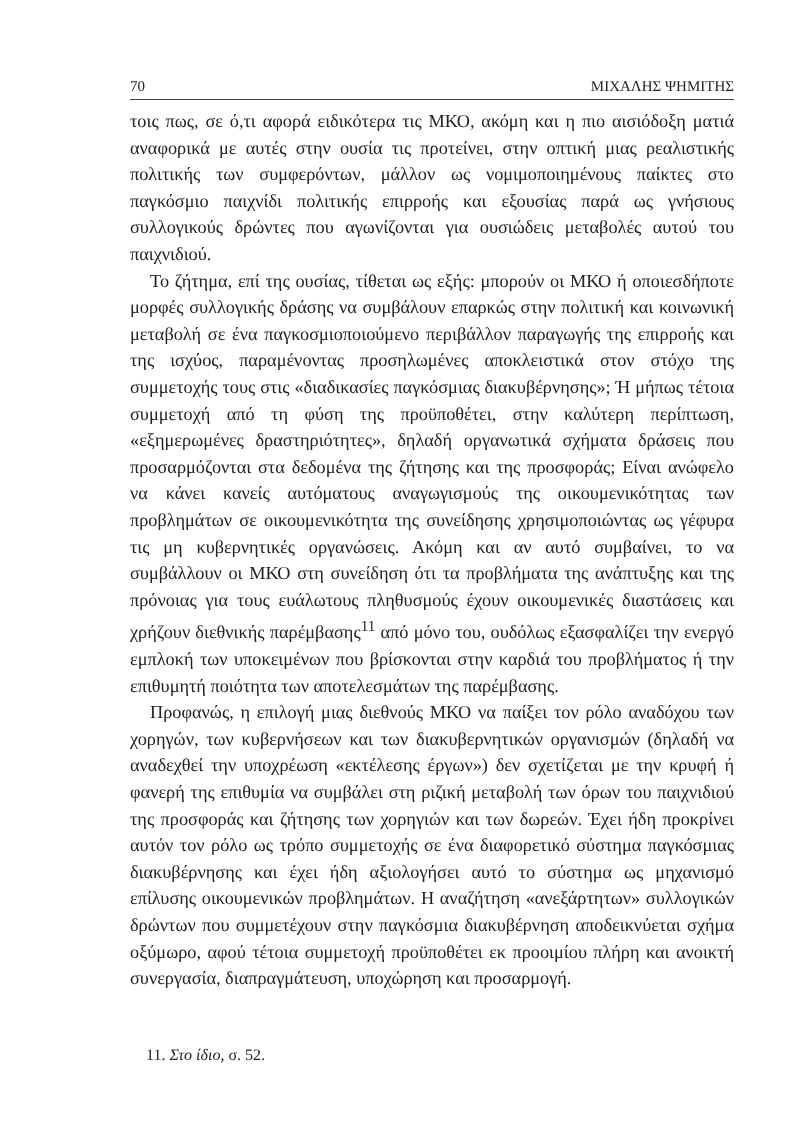70 ΜΙΧΑΛΗΣ ΨΗΜΙΤΗΣ
τοις πως, σε ό,τι αφορά ειδικότερα τις ΜΚΟ, ακόμη και η πιο αισιόδοξη ματιά αναφορικά με αυτές στην ουσία τις προτείνει, στην οπτική μιας ρεαλιστικής πολιτικής των συμφερόντων, μάλλον ως νομιμοποιημένους παίκτες στο παγκόσμιο παιχνίδι πολιτικής επιρροής και εξουσίας παρά ως γνήσιους συλλογικούς δρώντες που αγωνίζονται για ουσιώδεις μεταβολές αυτού του παιχνιδιού.
Το ζήτημα, επί της ουσίας, τίθεται ως εξής: μπορούν οι ΜΚΟ ή οποιεσδήποτε μορφές συλλογικής δράσης να συμβάλουν επαρκώς στην πολιτική και κοινωνική μεταβολή σε ένα παγκοσμιοποιούμενο περιβάλλον παραγωγής της επιρροής και της ισχύος, παραμένοντας προσηλωμένες αποκλειστικά στον στόχο της συμμετοχής τους στις «διαδικασίες παγκόσμιας διακυβέρνησης»; Ή μήπως τέτοια συμμετοχή από τη φύση της προϋποθέτει, στην καλύτερη περίπτωση, «εξημερωμένες δραστηριότητες», δηλαδή οργανωτικά σχήματα δράσεις που προσαρμόζονται στα δεδομένα της ζήτησης και της προσφοράς; Είναι ανώφελο να κάνει κανείς αυτόματους αναγωγισμούς της οικουμενικότητας των προβλημάτων σε οικουμενικότητα της συνείδησης χρησιμοποιώντας ως γέφυρα τις μη κυβερνητικές οργανώσεις. Ακόμη και αν αυτό συμβαίνει, το να συμβάλλουν οι ΜΚΟ στη συνείδηση ότι τα προβλήματα της ανάπτυξης και της πρόνοιας για τους ευάλωτους πληθυσμούς έχουν οικουμενικές διαστάσεις και χρήζουν διεθνικής παρέμβασης<sup>11</sup> από μόνο του, ουδόλως εξασφαλίζει την ενεργό εμπλοκή των υποκειμένων που βρίσκονται στην καρδιά του προβλήματος ή την επιθυμητή ποιότητα των αποτελεσμάτων της παρέμβασης.
Προφανώς, η επιλογή μιας διεθνούς ΜΚΟ να παίξει τον ρόλο αναδόχου των χορηγών, των κυβερνήσεων και των διακυβερνητικών οργανισμών (δηλαδή να αναδεχθεί την υποχρέωση «εκτέλεσης έργων») δεν σχετίζεται με την κρυφή ή φανερή της επιθυμία να συμβάλει στη ριζική μεταβολή των όρων του παιχνιδιού της προσφοράς και ζήτησης των χορηγιών και των δωρεών. Έχει ήδη προκρίνει αυτόν τον ρόλο ως τρόπο συμμετοχής σε ένα διαφορετικό σύστημα παγκόσμιας διακυβέρνησης και έχει ήδη αξιολογήσει αυτό το σύστημα ως μηχανισμό επίλυσης οικουμενικών προβλημάτων. Η αναζήτηση «ανεξάρτητων» συλλογικών δρώντων που συμμετέχουν στην παγκόσμια διακυβέρνηση αποδεικνύεται σχήμα οξύμωρο, αφού τέτοια συμμετοχή προϋποθέτει εκ προοιμίου πλήρη και ανοικτή συνεργασία, διαπραγμάτευση, υποχώρηση και προσαρμογή.
11. Στο ίδιο, σ. 52.